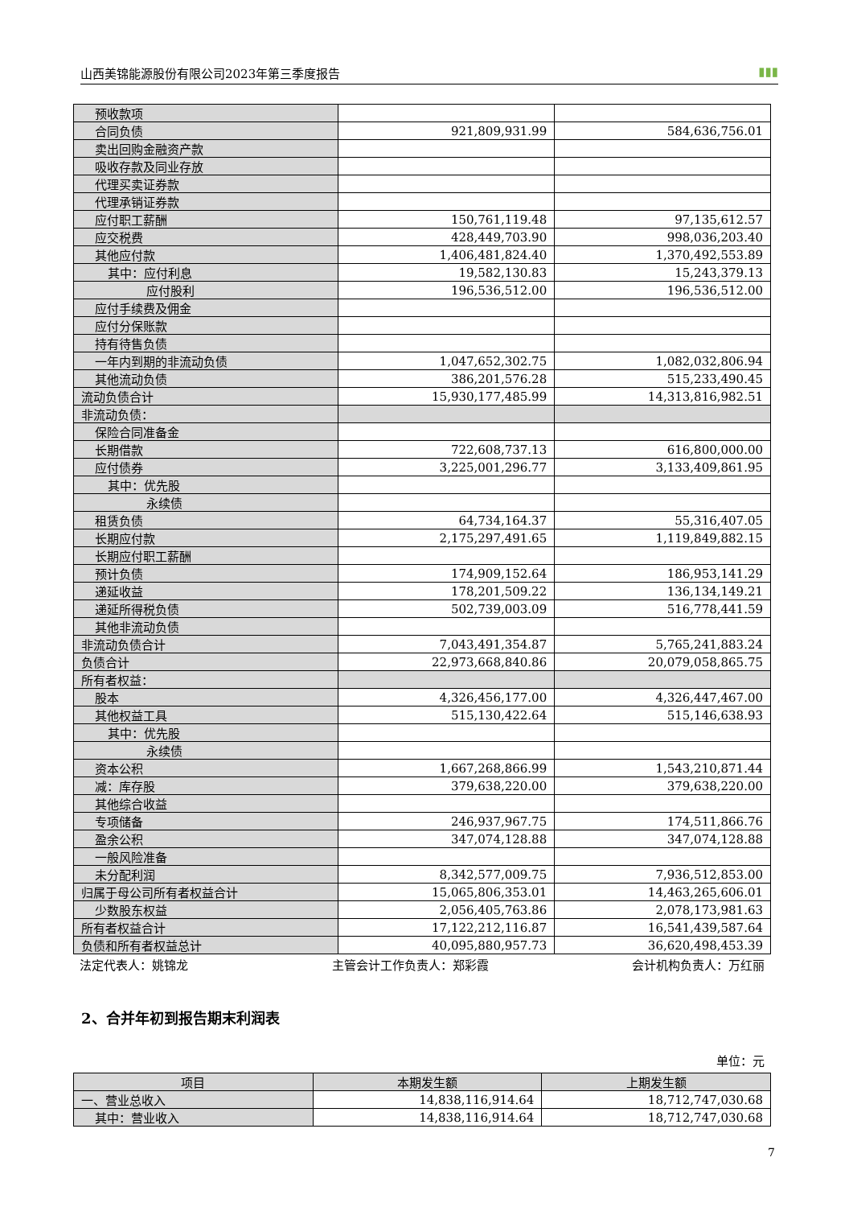山西美锦能源股份有限公司2023年第三季度报告 ▮▮▮
| 预收款项 | | |
| 合同负债 | 921,809,931.99 | 584,636,756.01 |
| 卖出回购金融资产款 | | |
| 吸收存款及同业存放 | | |
| 代理买卖证券款 | | |
| 代理承销证券款 | | |
| 应付职工薪酬 | 150,761,119.48 | 97,135,612.57 |
| 应交税费 | 428,449,703.90 | 998,036,203.40 |
| 其他应付款 | 1,406,481,824.40 | 1,370,492,553.89 |
| 其中：应付利息 | 19,582,130.83 | 15,243,379.13 |
| 应付股利 | 196,536,512.00 | 196,536,512.00 |
| 应付手续费及佣金 | | |
| 应付分保账款 | | |
| 持有待售负债 | | |
| 一年内到期的非流动负债 | 1,047,652,302.75 | 1,082,032,806.94 |
| 其他流动负债 | 386,201,576.28 | 515,233,490.45 |
| 流动负债合计 | 15,930,177,485.99 | 14,313,816,982.51 |
| 非流动负债： | | |
| 保险合同准备金 | | |
| 长期借款 | 722,608,737.13 | 616,800,000.00 |
| 应付债券 | 3,225,001,296.77 | 3,133,409,861.95 |
| 其中：优先股 | | |
| 永续债 | | |
| 租赁负债 | 64,734,164.37 | 55,316,407.05 |
| 长期应付款 | 2,175,297,491.65 | 1,119,849,882.15 |
| 长期应付职工薪酬 | | |
| 预计负债 | 174,909,152.64 | 186,953,141.29 |
| 递延收益 | 178,201,509.22 | 136,134,149.21 |
| 递延所得税负债 | 502,739,003.09 | 516,778,441.59 |
| 其他非流动负债 | | |
| 非流动负债合计 | 7,043,491,354.87 | 5,765,241,883.24 |
| 负债合计 | 22,973,668,840.86 | 20,079,058,865.75 |
| 所有者权益： | | |
| 股本 | 4,326,456,177.00 | 4,326,447,467.00 |
| 其他权益工具 | 515,130,422.64 | 515,146,638.93 |
| 其中：优先股 | | |
| 永续债 | | |
| 资本公积 | 1,667,268,866.99 | 1,543,210,871.44 |
| 减：库存股 | 379,638,220.00 | 379,638,220.00 |
| 其他综合收益 | | |
| 专项储备 | 246,937,967.75 | 174,511,866.76 |
| 盈余公积 | 347,074,128.88 | 347,074,128.88 |
| 一般风险准备 | | |
| 未分配利润 | 8,342,577,009.75 | 7,936,512,853.00 |
| 归属于母公司所有者权益合计 | 15,065,806,353.01 | 14,463,265,606.01 |
| 少数股东权益 | 2,056,405,763.86 | 2,078,173,981.63 |
| 所有者权益合计 | 17,122,212,116.87 | 16,541,439,587.64 |
| 负债和所有者权益总计 | 40,095,880,957.73 | 36,620,498,453.39 |
法定代表人：姚锦龙 主管会计工作负责人：郑彩霞 会计机构负责人：万红丽
2、合并年初到报告期末利润表
单位：元
| 项目 | 本期发生额 | 上期发生额 |
| --- | --- | --- |
| 一、营业总收入 | 14,838,116,914.64 | 18,712,747,030.68 |
| 其中：营业收入 | 14,838,116,914.64 | 18,712,747,030.68 |
7